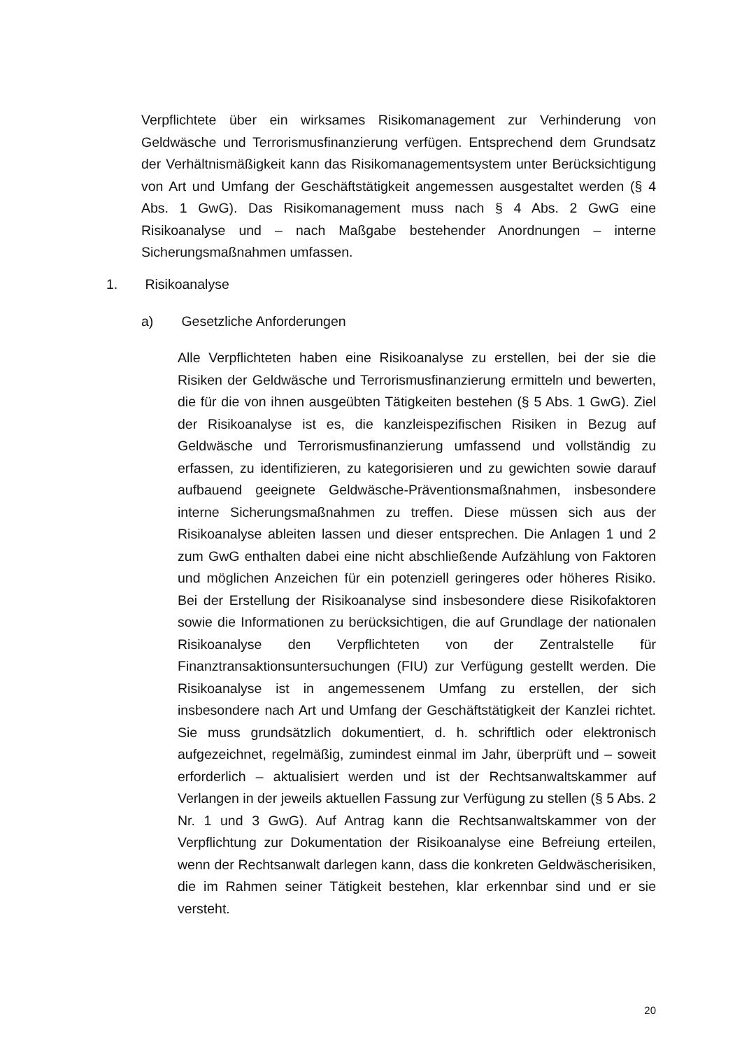Verpflichtete über ein wirksames Risikomanagement zur Verhinderung von Geldwäsche und Terrorismusfinanzierung verfügen. Entsprechend dem Grundsatz der Verhältnismäßigkeit kann das Risikomanagementsystem unter Berücksichtigung von Art und Umfang der Geschäftstätigkeit angemessen ausgestaltet werden (§ 4 Abs. 1 GwG). Das Risikomanagement muss nach § 4 Abs. 2 GwG eine Risikoanalyse und – nach Maßgabe bestehender Anordnungen – interne Sicherungsmaßnahmen umfassen.
1. Risikoanalyse
a) Gesetzliche Anforderungen
Alle Verpflichteten haben eine Risikoanalyse zu erstellen, bei der sie die Risiken der Geldwäsche und Terrorismusfinanzierung ermitteln und bewerten, die für die von ihnen ausgeübten Tätigkeiten bestehen (§ 5 Abs. 1 GwG). Ziel der Risikoanalyse ist es, die kanzleispezifischen Risiken in Bezug auf Geldwäsche und Terrorismusfinanzierung umfassend und vollständig zu erfassen, zu identifizieren, zu kategorisieren und zu gewichten sowie darauf aufbauend geeignete Geldwäsche-Präventionsmaßnahmen, insbesondere interne Sicherungsmaßnahmen zu treffen. Diese müssen sich aus der Risikoanalyse ableiten lassen und dieser entsprechen. Die Anlagen 1 und 2 zum GwG enthalten dabei eine nicht abschließende Aufzählung von Faktoren und möglichen Anzeichen für ein potenziell geringeres oder höheres Risiko. Bei der Erstellung der Risikoanalyse sind insbesondere diese Risikofaktoren sowie die Informationen zu berücksichtigen, die auf Grundlage der nationalen Risikoanalyse den Verpflichteten von der Zentralstelle für Finanztransaktionsuntersuchungen (FIU) zur Verfügung gestellt werden. Die Risikoanalyse ist in angemessenem Umfang zu erstellen, der sich insbesondere nach Art und Umfang der Geschäftstätigkeit der Kanzlei richtet. Sie muss grundsätzlich dokumentiert, d. h. schriftlich oder elektronisch aufgezeichnet, regelmäßig, zumindest einmal im Jahr, überprüft und – soweit erforderlich – aktualisiert werden und ist der Rechtsanwaltskammer auf Verlangen in der jeweils aktuellen Fassung zur Verfügung zu stellen (§ 5 Abs. 2 Nr. 1 und 3 GwG). Auf Antrag kann die Rechtsanwaltskammer von der Verpflichtung zur Dokumentation der Risikoanalyse eine Befreiung erteilen, wenn der Rechtsanwalt darlegen kann, dass die konkreten Geldwäscherisiken, die im Rahmen seiner Tätigkeit bestehen, klar erkennbar sind und er sie versteht.
20